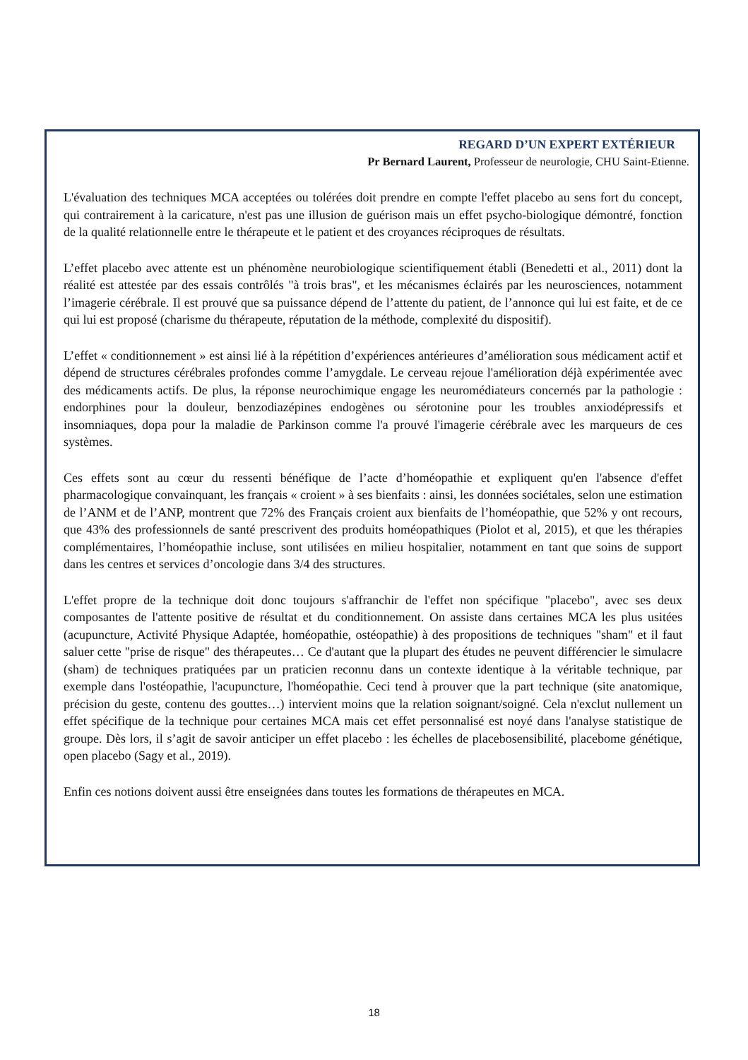REGARD D’UN EXPERT EXTÉRIEUR
Pr Bernard Laurent, Professeur de neurologie, CHU Saint-Etienne.
L'évaluation des techniques MCA acceptées ou tolérées doit prendre en compte l'effet placebo au sens fort du concept, qui contrairement à la caricature, n'est pas une illusion de guérison mais un effet psycho-biologique démontré, fonction de la qualité relationnelle entre le thérapeute et le patient et des croyances réciproques de résultats.
L’effet placebo avec attente est un phénomène neurobiologique scientifiquement établi (Benedetti et al., 2011) dont la réalité est attestée par des essais contrôlés "à trois bras", et les mécanismes éclairés par les neurosciences, notamment l’imagerie cérébrale. Il est prouvé que sa puissance dépend de l’attente du patient, de l’annonce qui lui est faite, et de ce qui lui est proposé (charisme du thérapeute, réputation de la méthode, complexité du dispositif).
L’effet « conditionnement » est ainsi lié à la répétition d’expériences antérieures d’amélioration sous médicament actif et dépend de structures cérébrales profondes comme l’amygdale. Le cerveau rejoue l'amélioration déjà expérimentée avec des médicaments actifs. De plus, la réponse neurochimique engage les neuromédiateurs concernés par la pathologie : endorphines pour la douleur, benzodiazépines endogènes ou sérotonine pour les troubles anxiodépressifs et insomniaques, dopa pour la maladie de Parkinson comme l'a prouvé l'imagerie cérébrale avec les marqueurs de ces systèmes.
Ces effets sont au cœur du ressenti bénéfique de l’acte d’homéopathie et expliquent qu'en l'absence d'effet pharmacologique convainquant, les français « croient » à ses bienfaits : ainsi, les données sociétales, selon une estimation de l’ANM et de l’ANP, montrent que 72% des Français croient aux bienfaits de l’homéopathie, que 52% y ont recours, que 43% des professionnels de santé prescrivent des produits homéopathiques (Piolot et al, 2015), et que les thérapies complémentaires, l’homéopathie incluse, sont utilisées en milieu hospitalier, notamment en tant que soins de support dans les centres et services d’oncologie dans 3/4 des structures.
L'effet propre de la technique doit donc toujours s'affranchir de l'effet non spécifique "placebo", avec ses deux composantes de l'attente positive de résultat et du conditionnement. On assiste dans certaines MCA les plus usitées (acupuncture, Activité Physique Adaptée, homéopathie, ostéopathie) à des propositions de techniques "sham" et il faut saluer cette "prise de risque" des thérapeutes… Ce d'autant que la plupart des études ne peuvent différencier le simulacre (sham) de techniques pratiquées par un praticien reconnu dans un contexte identique à la véritable technique, par exemple dans l'ostéopathie, l'acupuncture, l'homéopathie. Ceci tend à prouver que la part technique (site anatomique, précision du geste, contenu des gouttes…) intervient moins que la relation soignant/soigné. Cela n'exclut nullement un effet spécifique de la technique pour certaines MCA mais cet effet personnalisé est noyé dans l'analyse statistique de groupe. Dès lors, il s’agit de savoir anticiper un effet placebo : les échelles de placebosensibilité, placebome génétique, open placebo (Sagy et al., 2019).
Enfin ces notions doivent aussi être enseignées dans toutes les formations de thérapeutes en MCA.
18